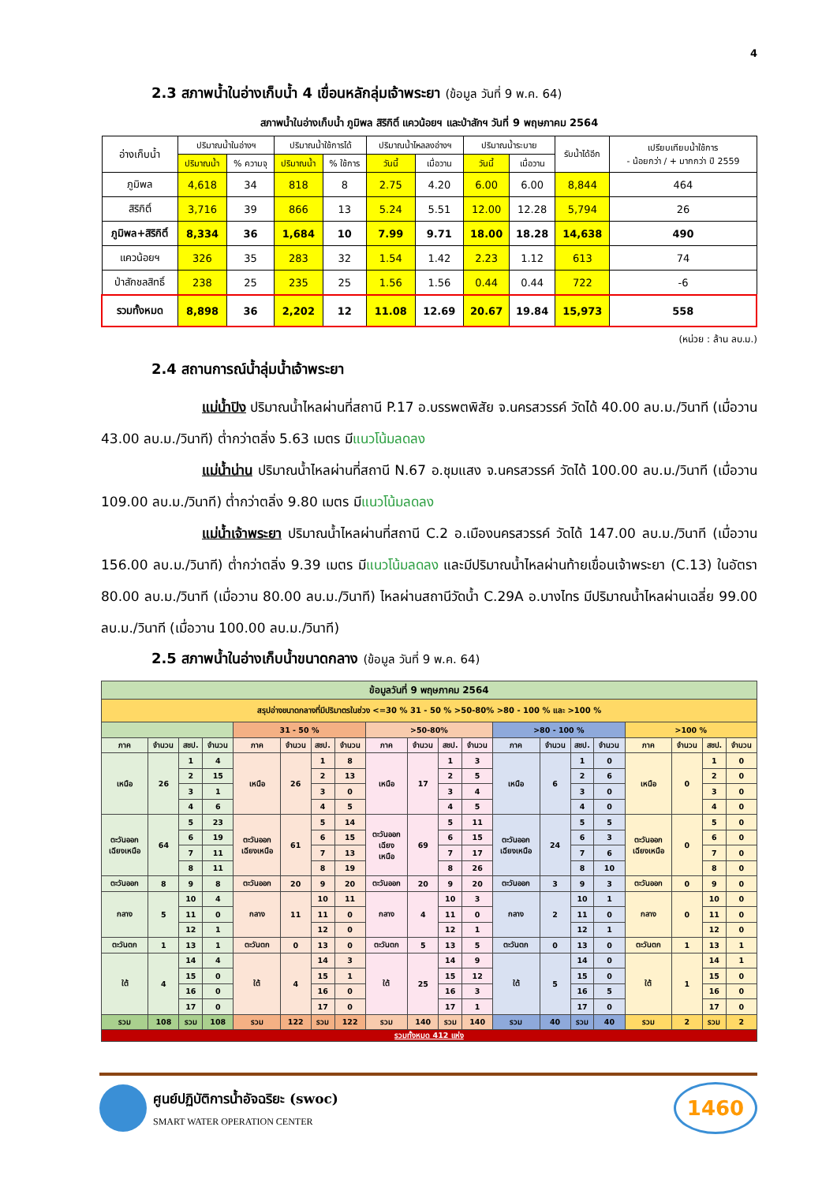4
2.3 สภาพน้ำในอ่างเก็บน้ำ 4 เขื่อนหลักลุ่มเจ้าพระยา (ข้อมูล วันที่ 9 พ.ค. 64)
สภาพน้ำในอ่างเก็บน้ำ ภูมิพล สิริกิติ์ แควน้อยฯ และป่าสักฯ วันที่ 9 พฤษภาคม 2564
| อ่างเก็บน้ำ | ปริมาณน้ำในอ่างฯ | | ปริมาณน้ำใช้การได้ | | ปริมาณน้ำไหลลงอ่างฯ | | ปริมาณน้ำระบาย | | รับน้ำได้อีก | เปรียบเทียบน้ำใช้การ - น้อยกว่า / + มากกว่า ปี 2559 |
| --- | --- | --- | --- | --- | --- | --- | --- | --- | --- | --- |
| | ปริมาณน้ำ | % ความจุ | ปริมาณน้ำ | % ใช้การ | วันนี้ | เมื่อวาน | วันนี้ | เมื่อวาน | | |
| ภูมิพล | 4,618 | 34 | 818 | 8 | 2.75 | 4.20 | 6.00 | 6.00 | 8,844 | 464 |
| สิริกิติ์ | 3,716 | 39 | 866 | 13 | 5.24 | 5.51 | 12.00 | 12.28 | 5,794 | 26 |
| ภูมิพล+สิริกิติ์ | 8,334 | 36 | 1,684 | 10 | 7.99 | 9.71 | 18.00 | 18.28 | 14,638 | 490 |
| แควน้อยฯ | 326 | 35 | 283 | 32 | 1.54 | 1.42 | 2.23 | 1.12 | 613 | 74 |
| ป่าสักชลสิทธิ์ | 238 | 25 | 235 | 25 | 1.56 | 1.56 | 0.44 | 0.44 | 722 | -6 |
| รวมทั้งหมด | 8,898 | 36 | 2,202 | 12 | 11.08 | 12.69 | 20.67 | 19.84 | 15,973 | 558 |
(หน่วย : ล้าน ลบ.ม.)
2.4 สถานการณ์น้ำลุ่มน้ำเจ้าพระยา
แม่น้ำปิง ปริมาณน้ำไหลผ่านที่สถานี P.17 อ.บรรพตพิสัย จ.นครสวรรค์ วัดได้ 40.00 ลบ.ม./วินาที (เมื่อวาน 43.00 ลบ.ม./วินาที) ต่ำกว่าตลิ่ง 5.63 เมตร มีแนวโน้มลดลง
แม่น้ำน่าน ปริมาณน้ำไหลผ่านที่สถานี N.67 อ.ชุมแสง จ.นครสวรรค์ วัดได้ 100.00 ลบ.ม./วินาที (เมื่อวาน 109.00 ลบ.ม./วินาที) ต่ำกว่าตลิ่ง 9.80 เมตร มีแนวโน้มลดลง
แม่น้ำเจ้าพระยา ปริมาณน้ำไหลผ่านที่สถานี C.2 อ.เมืองนครสวรรค์ วัดได้ 147.00 ลบ.ม./วินาที (เมื่อวาน 156.00 ลบ.ม./วินาที) ต่ำกว่าตลิ่ง 9.39 เมตร มีแนวโน้มลดลง และมีปริมาณน้ำไหลผ่านท้ายเขื่อนเจ้าพระยา (C.13) ในอัตรา 80.00 ลบ.ม./วินาที (เมื่อวาน 80.00 ลบ.ม./วินาที) ไหลผ่านสถานีวัดน้ำ C.29A อ.บางไทร มีปริมาณน้ำไหลผ่านเฉลี่ย 99.00 ลบ.ม./วินาที (เมื่อวาน 100.00 ลบ.ม./วินาที)
2.5 สภาพน้ำในอ่างเก็บน้ำขนาดกลาง (ข้อมูล วันที่ 9 พ.ค. 64)
| ข้อมูลวันที่ 9 พฤษภาคม 2564 | | | | | | | | | | | | | | | | | | | |
| สรุปอ่างขนาดกลางที่มีปริมาตรในช่วง <=30 % 31 - 50 % >50-80% >80 - 100 % และ >100 % | | | | | | | | | | | | | | | | | | | |
| | | | | 31 - 50 % | | | | >50-80% | | | | >80 - 100 % | | | | >100 % | | | |
| ภาค | จำนวน | สชป. | จำนวน | ภาค | จำนวน | สชป. | จำนวน | ภาค | จำนวน | สชป. | จำนวน | ภาค | จำนวน | สชป. | จำนวน | ภาค | จำนวน | สชป. | จำนวน |
| เหนือ | 26 | 1 | 4 | เหนือ | 26 | 1 | 8 | เหนือ | 17 | 1 | 3 | เหนือ | 6 | 1 | 0 | เหนือ | 0 | 1 | 0 |
| | | 2 | 15 | | | 2 | 13 | | | 2 | 5 | | | 2 | 6 | | | 2 | 0 |
| | | 3 | 1 | | | 3 | 0 | | | 3 | 4 | | | 3 | 0 | | | 3 | 0 |
| | | 4 | 6 | | | 4 | 5 | | | 4 | 5 | | | 4 | 0 | | | 4 | 0 |
| ตะวันออก เฉียงเหนือ | 64 | 5 | 23 | ตะวันออก เฉียงเหนือ | 61 | 5 | 14 | ตะวันออก เฉียง เหนือ | 69 | 5 | 11 | ตะวันออก เฉียงเหนือ | 24 | 5 | 5 | ตะวันออก เฉียงเหนือ | 0 | 5 | 0 |
| | | 6 | 19 | | | 6 | 15 | | | 6 | 15 | | | 6 | 3 | | | 6 | 0 |
| | | 7 | 11 | | | 7 | 13 | | | 7 | 17 | | | 7 | 6 | | | 7 | 0 |
| | | 8 | 11 | | | 8 | 19 | | | 8 | 26 | | | 8 | 10 | | | 8 | 0 |
| ตะวันออก | 8 | 9 | 8 | ตะวันออก | 20 | 9 | 20 | ตะวันออก | 20 | 9 | 20 | ตะวันออก | 3 | 9 | 3 | ตะวันออก | 0 | 9 | 0 |
| กลาง | 5 | 10 | 4 | กลาง | 11 | 10 | 11 | กลาง | 4 | 10 | 3 | กลาง | 2 | 10 | 1 | กลาง | 0 | 10 | 0 |
| | | 11 | 0 | | | 11 | 0 | | | 11 | 0 | | | 11 | 0 | | | 11 | 0 |
| | | 12 | 1 | | | 12 | 0 | | | 12 | 1 | | | 12 | 1 | | | 12 | 0 |
| ตะวันตก | 1 | 13 | 1 | ตะวันตก | 0 | 13 | 0 | ตะวันตก | 5 | 13 | 5 | ตะวันตก | 0 | 13 | 0 | ตะวันตก | 1 | 13 | 1 |
| ใต้ | 4 | 14 | 4 | ใต้ | 4 | 14 | 3 | ใต้ | 25 | 14 | 9 | ใต้ | 5 | 14 | 0 | ใต้ | 1 | 14 | 1 |
| | | 15 | 0 | | | 15 | 1 | | | 15 | 12 | | | 15 | 0 | | | 15 | 0 |
| | | 16 | 0 | | | 16 | 0 | | | 16 | 3 | | | 16 | 5 | | | 16 | 0 |
| | | 17 | 0 | | | 17 | 0 | | | 17 | 1 | | | 17 | 0 | | | 17 | 0 |
| รวม | 108 | รวม | 108 | รวม | 122 | รวม | 122 | รวม | 140 | รวม | 140 | รวม | 40 | รวม | 40 | รวม | 2 | รวม | 2 |
| รวมทั้งหมด 412 แห่ง | | | | | | | | | | | | | | | | | | | |
ศูนย์ปฏิบัติการน้ำอัจฉริยะ (swoc)
SMART WATER OPERATION CENTER
1460